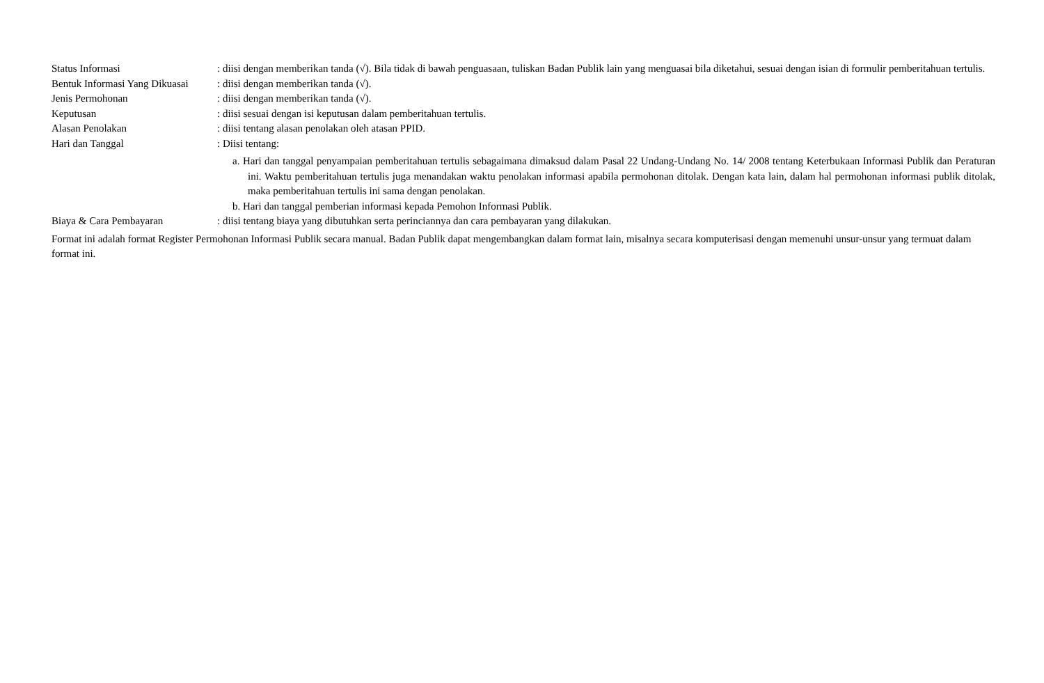Status Informasi : diisi dengan memberikan tanda (√). Bila tidak di bawah penguasaan, tuliskan Badan Publik lain yang menguasai bila diketahui, sesuai dengan isian di formulir pemberitahuan tertulis.
Bentuk Informasi Yang Dikuasai
: diisi dengan memberikan tanda (√).
Jenis Permohonan : diisi dengan memberikan tanda (√).
Keputusan : diisi sesuai dengan isi keputusan dalam pemberitahuan tertulis.
Alasan Penolakan : diisi tentang alasan penolakan oleh atasan PPID.
Hari dan Tanggal : Diisi tentang:
a. Hari dan tanggal penyampaian pemberitahuan tertulis sebagaimana dimaksud dalam Pasal 22 Undang-Undang No. 14/ 2008 tentang Keterbukaan Informasi Publik dan Peraturan ini. Waktu pemberitahuan tertulis juga menandakan waktu penolakan informasi apabila permohonan ditolak. Dengan kata lain, dalam hal permohonan informasi publik ditolak, maka pemberitahuan tertulis ini sama dengan penolakan.
b. Hari dan tanggal pemberian informasi kepada Pemohon Informasi Publik.
Biaya & Cara Pembayaran : diisi tentang biaya yang dibutuhkan serta perinciannya dan cara pembayaran yang dilakukan.
Format ini adalah format Register Permohonan Informasi Publik secara manual. Badan Publik dapat mengembangkan dalam format lain, misalnya secara komputerisasi dengan memenuhi unsur-unsur yang termuat dalam format ini.